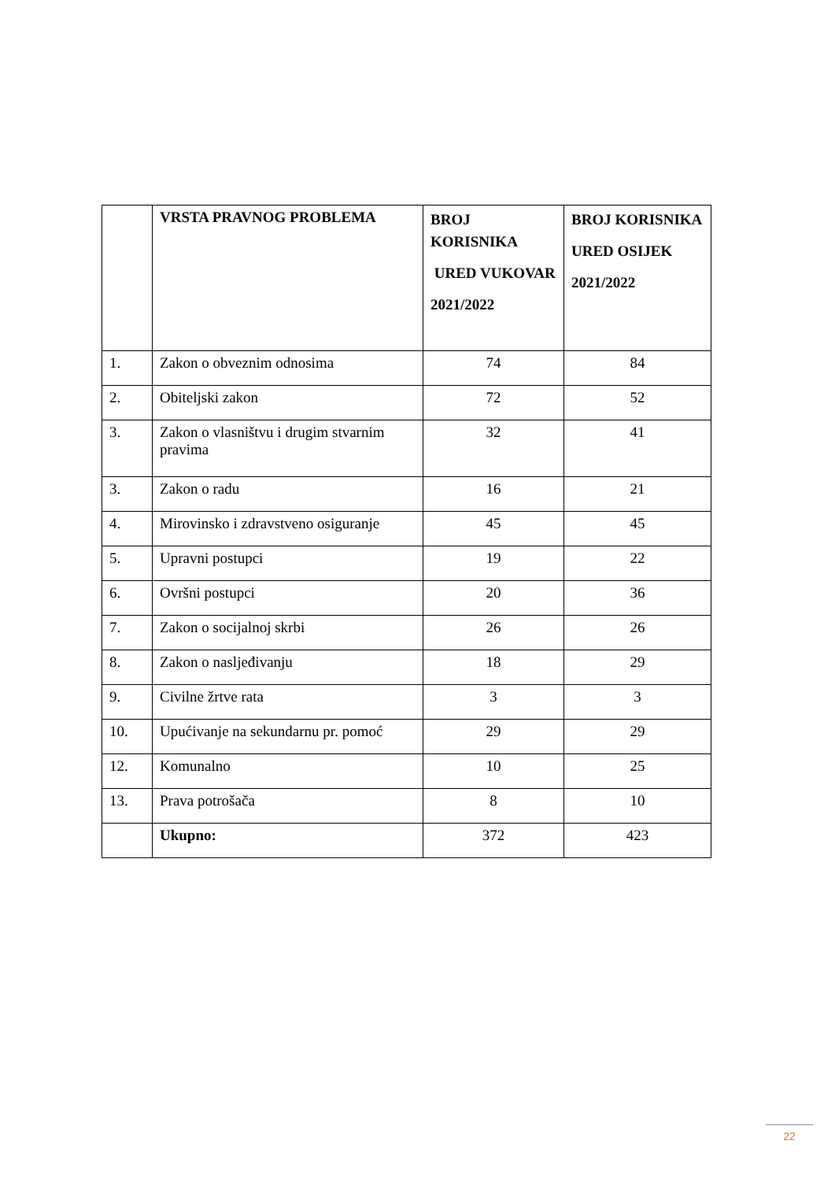| | VRSTA PRAVNOG PROBLEMA | BROJ KORISNIKA URED VUKOVAR 2021/2022 | BROJ KORISNIKA URED OSIJEK 2021/2022 |
| --- | --- | --- | --- |
| 1. | Zakon o obveznim odnosima | 74 | 84 |
| 2. | Obiteljski zakon | 72 | 52 |
| 3. | Zakon o vlasništvu i drugim stvarnim pravima | 32 | 41 |
| 3. | Zakon o radu | 16 | 21 |
| 4. | Mirovinsko i zdravstveno osiguranje | 45 | 45 |
| 5. | Upravni postupci | 19 | 22 |
| 6. | Ovršni postupci | 20 | 36 |
| 7. | Zakon o socijalnoj skrbi | 26 | 26 |
| 8. | Zakon o nasljeđivanju | 18 | 29 |
| 9. | Civilne žrtve rata | 3 | 3 |
| 10. | Upućivanje na sekundarnu pr. pomoć | 29 | 29 |
| 12. | Komunalno | 10 | 25 |
| 13. | Prava potrošača | 8 | 10 |
| | Ukupno: | 372 | 423 |
22